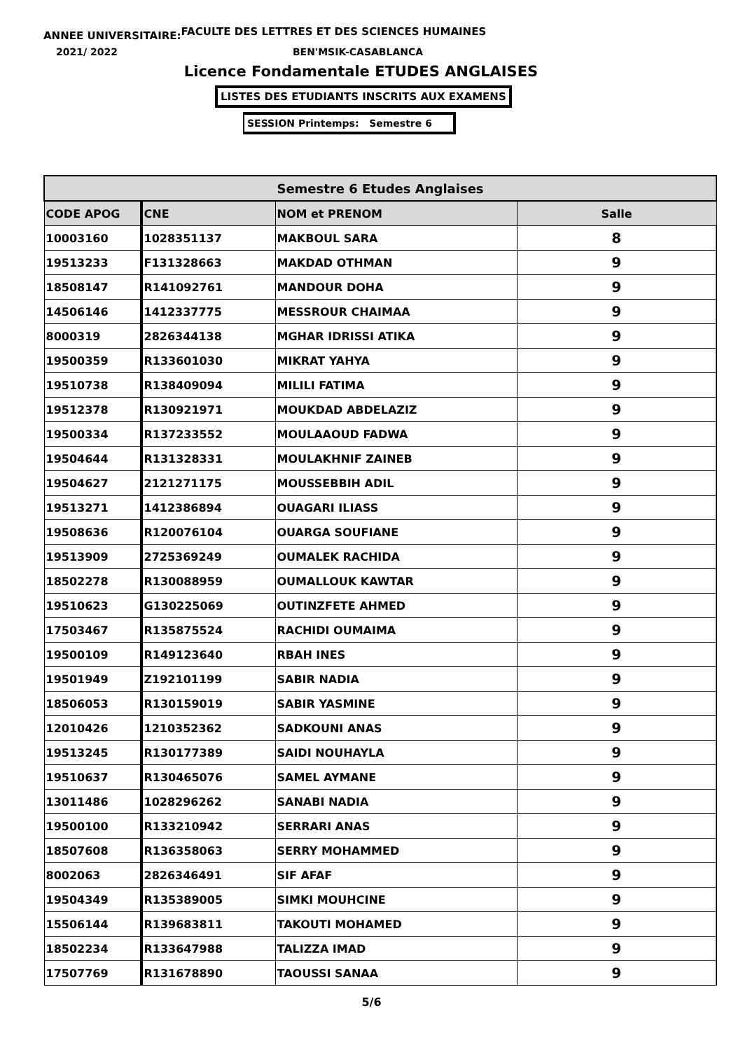ANNEE UNIVERSITAIRE:FACULTE DES LETTRES ET DES SCIENCES HUMAINES
2021/ 2022 BEN'MSIK-CASABLANCA
Licence Fondamentale ETUDES ANGLAISES
LISTES DES ETUDIANTS INSCRITS AUX EXAMENS
SESSION Printemps: Semestre 6
| Semestre 6 Etudes Anglaises | | | |
| --- | --- | --- | --- |
| CODE APOG | CNE | NOM et PRENOM | Salle |
| 10003160 | 1028351137 | MAKBOUL SARA | 8 |
| 19513233 | F131328663 | MAKDAD OTHMAN | 9 |
| 18508147 | R141092761 | MANDOUR DOHA | 9 |
| 14506146 | 1412337775 | MESSROUR CHAIMAA | 9 |
| 8000319 | 2826344138 | MGHAR IDRISSI ATIKA | 9 |
| 19500359 | R133601030 | MIKRAT YAHYA | 9 |
| 19510738 | R138409094 | MILILI FATIMA | 9 |
| 19512378 | R130921971 | MOUKDAD ABDELAZIZ | 9 |
| 19500334 | R137233552 | MOULAAOUD FADWA | 9 |
| 19504644 | R131328331 | MOULAKHNIF ZAINEB | 9 |
| 19504627 | 2121271175 | MOUSSEBBIH ADIL | 9 |
| 19513271 | 1412386894 | OUAGARI ILIASS | 9 |
| 19508636 | R120076104 | OUARGA SOUFIANE | 9 |
| 19513909 | 2725369249 | OUMALEK RACHIDA | 9 |
| 18502278 | R130088959 | OUMALLOUK KAWTAR | 9 |
| 19510623 | G130225069 | OUTINZFETE AHMED | 9 |
| 17503467 | R135875524 | RACHIDI OUMAIMA | 9 |
| 19500109 | R149123640 | RBAH INES | 9 |
| 19501949 | Z192101199 | SABIR NADIA | 9 |
| 18506053 | R130159019 | SABIR YASMINE | 9 |
| 12010426 | 1210352362 | SADKOUNI ANAS | 9 |
| 19513245 | R130177389 | SAIDI NOUHAYLA | 9 |
| 19510637 | R130465076 | SAMEL AYMANE | 9 |
| 13011486 | 1028296262 | SANABI NADIA | 9 |
| 19500100 | R133210942 | SERRARI ANAS | 9 |
| 18507608 | R136358063 | SERRY MOHAMMED | 9 |
| 8002063 | 2826346491 | SIF AFAF | 9 |
| 19504349 | R135389005 | SIMKI MOUHCINE | 9 |
| 15506144 | R139683811 | TAKOUTI MOHAMED | 9 |
| 18502234 | R133647988 | TALIZZA IMAD | 9 |
| 17507769 | R131678890 | TAOUSSI SANAA | 9 |
5/6